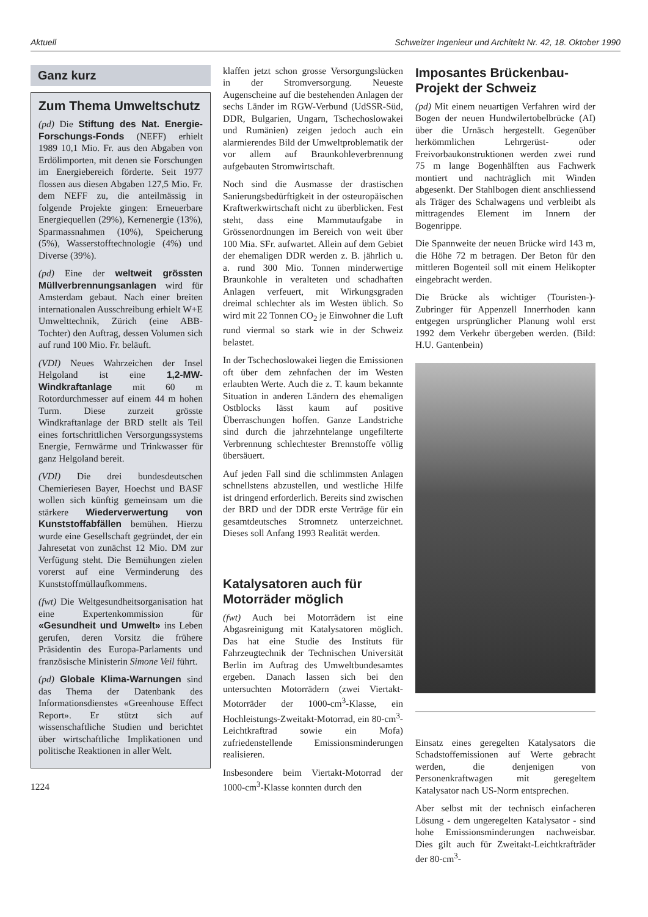Aktuell Schweizer Ingenieur und Architekt Nr. 42, 18. Oktober 1990
Ganz kurz
Zum Thema Umweltschutz
(pd) Die Stiftung des Nat. Energie-Forschungs-Fonds (NEFF) erhielt 1989 10,1 Mio. Fr. aus den Abgaben von Erdölimporten, mit denen sie Forschungen im Energiebereich förderte. Seit 1977 flossen aus diesen Abgaben 127,5 Mio. Fr. dem NEFF zu, die anteilmässig in folgende Projekte gingen: Erneuerbare Energiequellen (29%), Kernenergie (13%), Sparmassnahmen (10%), Speicherung (5%), Wasserstofftechnologie (4%) und Diverse (39%).
(pd) Eine der weltweit grössten Müllverbrennungsanlagen wird für Amsterdam gebaut. Nach einer breiten internationalen Ausschreibung erhielt W+E Umwelttechnik, Zürich (eine ABB-Tochter) den Auftrag, dessen Volumen sich auf rund 100 Mio. Fr. beläuft.
(VDI) Neues Wahrzeichen der Insel Helgoland ist eine 1,2-MW-Windkraftanlage mit 60 m Rotordurchmesser auf einem 44 m hohen Turm. Diese zurzeit grösste Windkraftanlage der BRD stellt als Teil eines fortschrittlichen Versorgungssystems Energie, Fernwärme und Trinkwasser für ganz Helgoland bereit.
(VDI) Die drei bundesdeutschen Chemieriesen Bayer, Hoechst und BASF wollen sich künftig gemeinsam um die stärkere Wiederverwertung von Kunststoffabfällen bemühen. Hierzu wurde eine Gesellschaft gegründet, der ein Jahresetat von zunächst 12 Mio. DM zur Verfügung steht. Die Bemühungen zielen vorerst auf eine Verminderung des Kunststoffmüllaufkommens.
(fwt) Die Weltgesundheitsorganisation hat eine Expertenkommission für «Gesundheit und Umwelt» ins Leben gerufen, deren Vorsitz die frühere Präsidentin des Europa-Parlaments und französische Ministerin Simone Veil führt.
(pd) Globale Klima-Warnungen sind das Thema der Datenbank des Informationsdienstes «Greenhouse Effect Report». Er stützt sich auf wissenschaftliche Studien und berichtet über wirtschaftliche Implikationen und politische Reaktionen in aller Welt.
1224
klaffen jetzt schon grosse Versorgungslücken in der Stromversorgung. Neueste Augenscheine auf die bestehenden Anlagen der sechs Länder im RGW-Verbund (UdSSR-Süd, DDR, Bulgarien, Ungarn, Tschechoslowakei und Rumänien) zeigen jedoch auch ein alarmierendes Bild der Umweltproblematik der vor allem auf Braunkohleverbrennung aufgebauten Stromwirtschaft.
Noch sind die Ausmasse der drastischen Sanierungsbedürftigkeit in der osteuropäischen Kraftwerkwirtschaft nicht zu überblicken. Fest steht, dass eine Mammutaufgabe in Grössenordnungen im Bereich von weit über 100 Mia. SFr. aufwartet. Allein auf dem Gebiet der ehemaligen DDR werden z. B. jährlich u. a. rund 300 Mio. Tonnen minderwertige Braunkohle in veralteten und schadhaften Anlagen verfeuert, mit Wirkungsgraden dreimal schlechter als im Westen üblich. So wird mit 22 Tonnen CO<sub>2</sub> je Einwohner die Luft rund viermal so stark wie in der Schweiz belastet.
In der Tschechoslowakei liegen die Emissionen oft über dem zehnfachen der im Westen erlaubten Werte. Auch die z. T. kaum bekannte Situation in anderen Ländern des ehemaligen Ostblocks lässt kaum auf positive Überraschungen hoffen. Ganze Landstriche sind durch die jahrzehntelange ungefilterte Verbrennung schlechtester Brennstoffe völlig übersäuert.
Auf jeden Fall sind die schlimmsten Anlagen schnellstens abzustellen, und westliche Hilfe ist dringend erforderlich. Bereits sind zwischen der BRD und der DDR erste Verträge für ein gesamtdeutsches Stromnetz unterzeichnet. Dieses soll Anfang 1993 Realität werden.
Katalysatoren auch für Motorräder möglich
(fwt) Auch bei Motorrädern ist eine Abgasreinigung mit Katalysatoren möglich. Das hat eine Studie des Instituts für Fahrzeugtechnik der Technischen Universität Berlin im Auftrag des Umweltbundesamtes ergeben. Danach lassen sich bei den untersuchten Motorrädern (zwei Viertakt-Motorräder der 1000-cm<sup>3</sup>-Klasse, ein Hochleistungs-Zweitakt-Motorrad, ein 80-cm<sup>3</sup>-Leichtkraftrad sowie ein Mofa) zufriedenstellende Emissionsminderungen realisieren.
Insbesondere beim Viertakt-Motorrad der 1000-cm<sup>3</sup>-Klasse konnten durch den
Imposantes Brückenbau-Projekt der Schweiz
(pd) Mit einem neuartigen Verfahren wird der Bogen der neuen Hundwilertobelbrücke (AI) über die Urnäsch hergestellt. Gegenüber herkömmlichen Lehrgerüst- oder Freivorbaukonstruktionen werden zwei rund 75 m lange Bogenhälften aus Fachwerk montiert und nachträglich mit Winden abgesenkt. Der Stahlbogen dient anschliessend als Träger des Schalwagens und verbleibt als mittragendes Element im Innern der Bogenrippe.
Die Spannweite der neuen Brücke wird 143 m, die Höhe 72 m betragen. Der Beton für den mittleren Bogenteil soll mit einem Helikopter eingebracht werden.
Die Brücke als wichtiger (Touristen-)-Zubringer für Appenzell Innerrhoden kann entgegen ursprünglicher Planung wohl erst 1992 dem Verkehr übergeben werden. (Bild: H.U. Gantenbein)
Einsatz eines geregelten Katalysators die Schadstoffemissionen auf Werte gebracht werden, die denjenigen von Personenkraftwagen mit geregeltem Katalysator nach US-Norm entsprechen.
Aber selbst mit der technisch einfacheren Lösung - dem ungeregelten Katalysator - sind hohe Emissionsminderungen nachweisbar. Dies gilt auch für Zweitakt-Leichtkrafträder der 80-cm<sup>3</sup>-